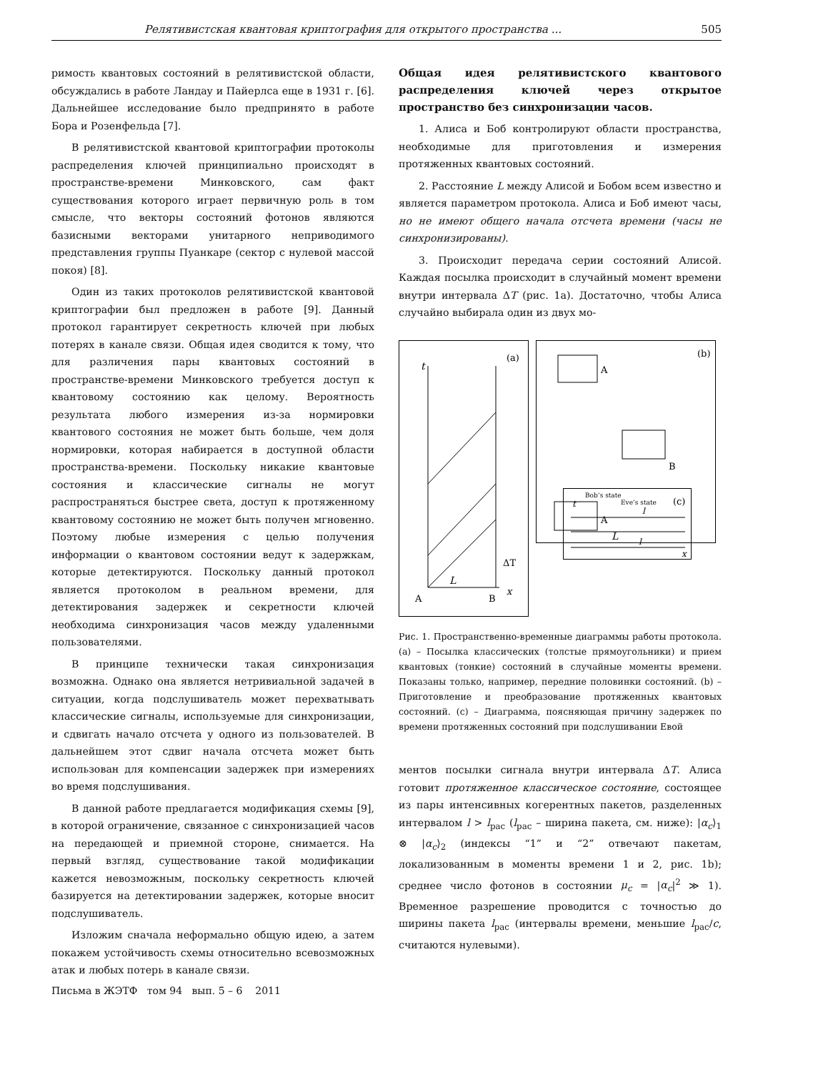Релятивистская квантовая криптография для открытого пространства ... 505
римость квантовых состояний в релятивистской области, обсуждались в работе Ландау и Пайерлса еще в 1931 г. [6]. Дальнейшее исследование было предпринято в работе Бора и Розенфельда [7].
В релятивистской квантовой криптографии протоколы распределения ключей принципиально происходят в пространстве-времени Минковского, сам факт существования которого играет первичную роль в том смысле, что векторы состояний фотонов являются базисными векторами унитарного неприводимого представления группы Пуанкаре (сектор с нулевой массой покоя) [8].
Один из таких протоколов релятивистской квантовой криптографии был предложен в работе [9]. Данный протокол гарантирует секретность ключей при любых потерях в канале связи. Общая идея сводится к тому, что для различения пары квантовых состояний в пространстве-времени Минковского требуется доступ к квантовому состоянию как целому. Вероятность результата любого измерения из-за нормировки квантового состояния не может быть больше, чем доля нормировки, которая набирается в доступной области пространства-времени. Поскольку никакие квантовые состояния и классические сигналы не могут распространяться быстрее света, доступ к протяженному квантовому состоянию не может быть получен мгновенно. Поэтому любые измерения с целью получения информации о квантовом состоянии ведут к задержкам, которые детектируются. Поскольку данный протокол является протоколом в реальном времени, для детектирования задержек и секретности ключей необходима синхронизация часов между удаленными пользователями.
В принципе технически такая синхронизация возможна. Однако она является нетривиальной задачей в ситуации, когда подслушиватель может перехватывать классические сигналы, используемые для синхронизации, и сдвигать начало отсчета у одного из пользователей. В дальнейшем этот сдвиг начала отсчета может быть использован для компенсации задержек при измерениях во время подслушивания.
В данной работе предлагается модификация схемы [9], в которой ограничение, связанное с синхронизацией часов на передающей и приемной стороне, снимается. На первый взгляд, существование такой модификации кажется невозможным, поскольку секретность ключей базируется на детектировании задержек, которые вносит подслушиватель.
Изложим сначала неформально общую идею, а затем покажем устойчивость схемы относительно всевозможных атак и любых потерь в канале связи.
Общая идея релятивистского квантового распределения ключей через открытое пространство без синхронизации часов.
1. Алиса и Боб контролируют области пространства, необходимые для приготовления и измерения протяженных квантовых состояний.
2. Расстояние L между Алисой и Бобом всем известно и является параметром протокола. Алиса и Боб имеют часы, но не имеют общего начала отсчета времени (часы не синхронизированы).
3. Происходит передача серии состояний Алисой. Каждая посылка происходит в случайный момент времени внутри интервала ΔT (рис. 1a). Достаточно, чтобы Алиса случайно выбирала один из двух мо-
(a)
t
L
ΔT
A
B
x
(b)
A
B
A
L
(c)
Bob’s state
Eve’s state
x
t
l
l
Рис. 1. Пространственно-временные диаграммы работы протокола. (a) – Посылка классических (толстые прямоугольники) и прием квантовых (тонкие) состояний в случайные моменты времени. Показаны только, например, передние половинки состояний. (b) – Приготовление и преобразование протяженных квантовых состояний. (c) – Диаграмма, поясняющая причину задержек по времени протяженных состояний при подслушивании Евой
ментов посылки сигнала внутри интервала ΔT. Алиса готовит протяженное классическое состояние, состоящее из пары интенсивных когерентных пакетов, разделенных интервалом l > l<sub>pac</sub> (l<sub>pac</sub> – ширина пакета, см. ниже): |α<sub>c</sub>⟩<sub>1</sub> ⊗ |α<sub>c</sub>⟩<sub>2</sub> (индексы “1” и “2” отвечают пакетам, локализованным в моменты времени 1 и 2, рис. 1b); среднее число фотонов в состоянии μ<sub>c</sub> = |α<sub>c</sub>|<sup>2</sup> ≫ 1). Временное разрешение проводится с точностью до ширины пакета l<sub>pac</sub> (интервалы времени, меньшие l<sub>pac</sub>/c, считаются нулевыми).
Письма в ЖЭТФ том 94 вып. 5 – 6 2011